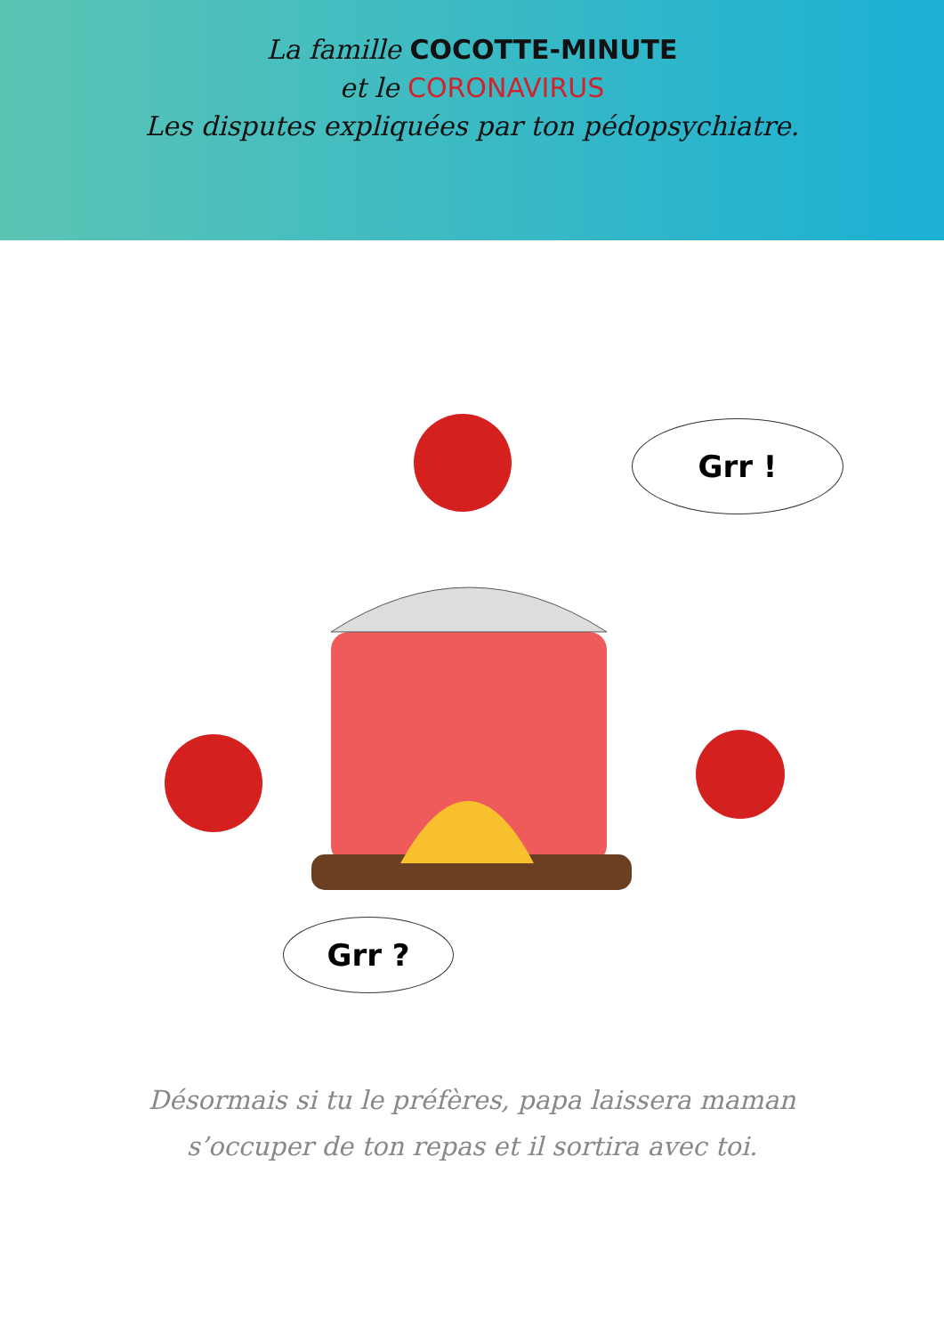La famille COCOTTE-MINUTE
et le CORONAVIRUS
Les disputes expliquées par ton pédopsychiatre.
Grr !
Grr ?
Désormais si tu le préfères, papa laissera maman
s’occuper de ton repas et il sortira avec toi.